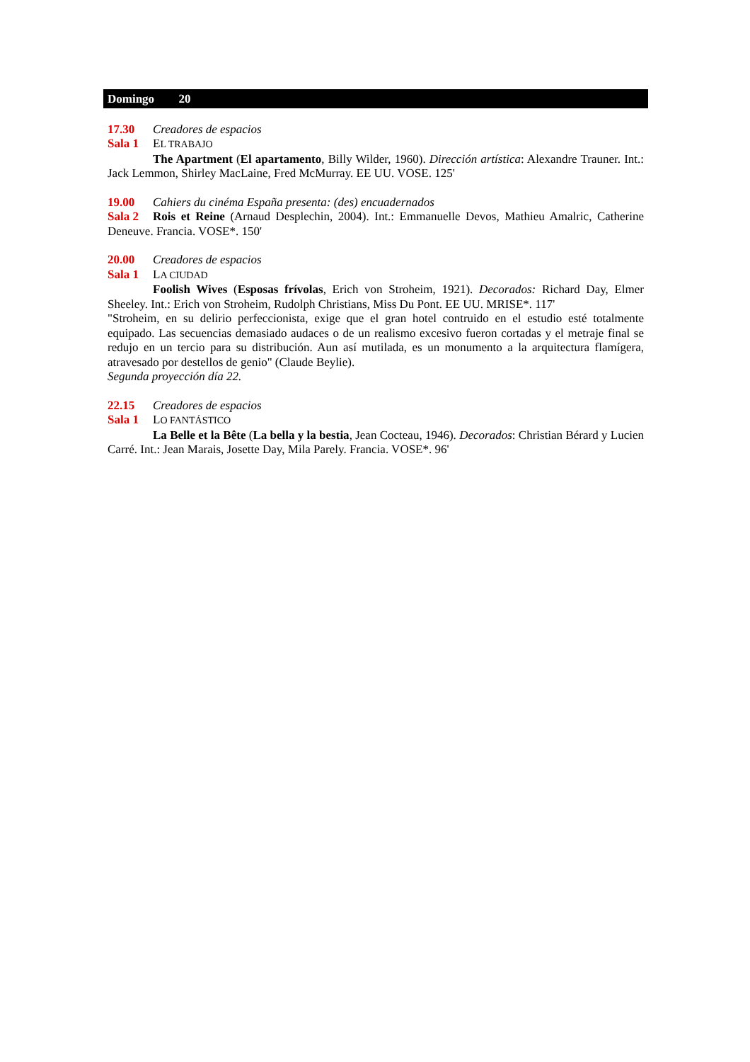Domingo 20
17.30 Creadores de espacios
Sala 1 EL TRABAJO
The Apartment (El apartamento, Billy Wilder, 1960). Dirección artística: Alexandre Trauner. Int.: Jack Lemmon, Shirley MacLaine, Fred McMurray. EE UU. VOSE. 125'
19.00 Cahiers du cinéma España presenta: (des) encuadernados
Sala 2 Rois et Reine (Arnaud Desplechin, 2004). Int.: Emmanuelle Devos, Mathieu Amalric, Catherine Deneuve. Francia. VOSE*. 150'
20.00 Creadores de espacios
Sala 1 LA CIUDAD
Foolish Wives (Esposas frívolas, Erich von Stroheim, 1921). Decorados: Richard Day, Elmer Sheeley. Int.: Erich von Stroheim, Rudolph Christians, Miss Du Pont. EE UU. MRISE*. 117'
"Stroheim, en su delirio perfeccionista, exige que el gran hotel contruido en el estudio esté totalmente equipado. Las secuencias demasiado audaces o de un realismo excesivo fueron cortadas y el metraje final se redujo en un tercio para su distribución. Aun así mutilada, es un monumento a la arquitectura flamígera, atravesado por destellos de genio" (Claude Beylie).
Segunda proyección día 22.
22.15 Creadores de espacios
Sala 1 LO FANTÁSTICO
La Belle et la Bête (La bella y la bestia, Jean Cocteau, 1946). Decorados: Christian Bérard y Lucien Carré. Int.: Jean Marais, Josette Day, Mila Parely. Francia. VOSE*. 96'